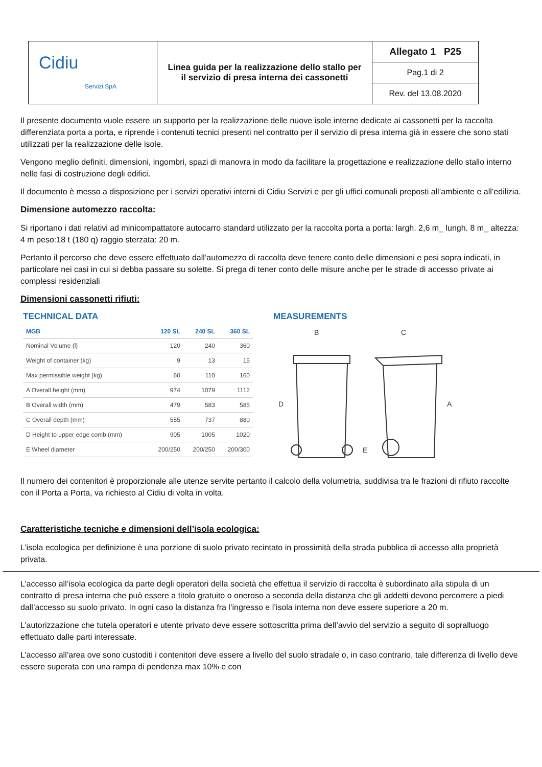| Cidiu Servizi SpA | Linea guida per la realizzazione dello stallo per il servizio di presa interna dei cassonetti | Allegato 1 P25 |
| | | Pag.1 di 2 |
| | | Rev. del 13.08.2020 |
Il presente documento vuole essere un supporto per la realizzazione delle nuove isole interne dedicate ai cassonetti per la raccolta differenziata porta a porta, e riprende i contenuti tecnici presenti nel contratto per il servizio di presa interna già in essere che sono stati utilizzati per la realizzazione delle isole.
Vengono meglio definiti, dimensioni, ingombri, spazi di manovra in modo da facilitare la progettazione e realizzazione dello stallo interno nelle fasi di costruzione degli edifici.
Il documento è messo a disposizione per i servizi operativi interni di Cidiu Servizi e per gli uffici comunali preposti all’ambiente e all’edilizia.
Dimensione automezzo raccolta:
Si riportano i dati relativi ad minicompattatore autocarro standard utilizzato per la raccolta porta a porta: largh. 2,6 m_ lungh. 8 m_ altezza: 4 m peso:18 t (180 q) raggio sterzata: 20 m.
Pertanto il percorso che deve essere effettuato dall’automezzo di raccolta deve tenere conto delle dimensioni e pesi sopra indicati, in particolare nei casi in cui si debba passare su solette. Si prega di tener conto delle misure anche per le strade di accesso private ai complessi residenziali
Dimensioni cassonetti rifiuti:
TECHNICAL DATA
| MGB | 120 SL | 240 SL | 360 SL |
| --- | --- | --- | --- |
| Nominal Volume (l) | 120 | 240 | 360 |
| Weight of container (kg) | 9 | 13 | 15 |
| Max permissible weight (kg) | 60 | 110 | 160 |
| A Overall height (mm) | 974 | 1079 | 1112 |
| B Overall width (mm) | 479 | 583 | 585 |
| C Overall depth (mm) | 555 | 737 | 880 |
| D Height to upper edge comb (mm) | 905 | 1005 | 1020 |
| E Wheel diameter | 200/250 | 200/250 | 200/300 |
MEASUREMENTS
B
C
D
A
E
Il numero dei contenitori è proporzionale alle utenze servite pertanto il calcolo della volumetria, suddivisa tra le frazioni di rifiuto raccolte con il Porta a Porta, va richiesto al Cidiu di volta in volta.
Caratteristiche tecniche e dimensioni dell’isola ecologica:
L’isola ecologica per definizione è una porzione di suolo privato recintato in prossimità della strada pubblica di accesso alla proprietà privata.
L’accesso all’isola ecologica da parte degli operatori della società che effettua il servizio di raccolta è subordinato alla stipula di un contratto di presa interna che può essere a titolo gratuito o oneroso a seconda della distanza che gli addetti devono percorrere a piedi dall’accesso su suolo privato. In ogni caso la distanza fra l’ingresso e l’isola interna non deve essere superiore a 20 m.
L’autorizzazione che tutela operatori e utente privato deve essere sottoscritta prima dell’avvio del servizio a seguito di sopralluogo effettuato dalle parti interessate.
L’accesso all’area ove sono custoditi i contenitori deve essere a livello del suolo stradale o, in caso contrario, tale differenza di livello deve essere superata con una rampa di pendenza max 10% e con